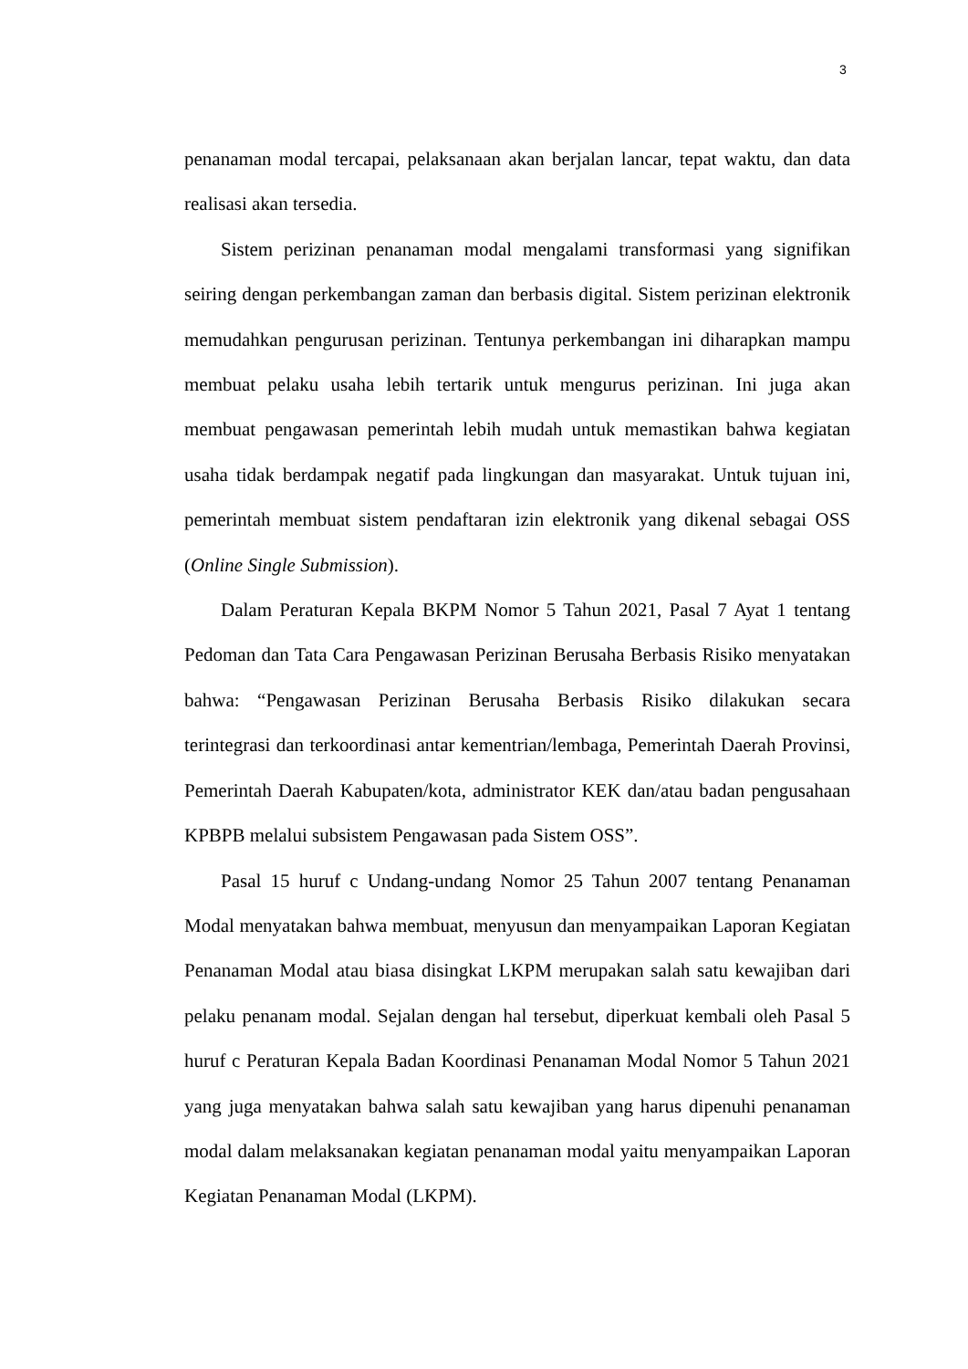3
penanaman modal tercapai, pelaksanaan akan berjalan lancar, tepat waktu, dan data realisasi akan tersedia.
Sistem perizinan penanaman modal mengalami transformasi yang signifikan seiring dengan perkembangan zaman dan berbasis digital. Sistem perizinan elektronik memudahkan pengurusan perizinan. Tentunya perkembangan ini diharapkan mampu membuat pelaku usaha lebih tertarik untuk mengurus perizinan. Ini juga akan membuat pengawasan pemerintah lebih mudah untuk memastikan bahwa kegiatan usaha tidak berdampak negatif pada lingkungan dan masyarakat. Untuk tujuan ini, pemerintah membuat sistem pendaftaran izin elektronik yang dikenal sebagai OSS (Online Single Submission).
Dalam Peraturan Kepala BKPM Nomor 5 Tahun 2021, Pasal 7 Ayat 1 tentang Pedoman dan Tata Cara Pengawasan Perizinan Berusaha Berbasis Risiko menyatakan bahwa: “Pengawasan Perizinan Berusaha Berbasis Risiko dilakukan secara terintegrasi dan terkoordinasi antar kementrian/lembaga, Pemerintah Daerah Provinsi, Pemerintah Daerah Kabupaten/kota, administrator KEK dan/atau badan pengusahaan KPBPB melalui subsistem Pengawasan pada Sistem OSS”.
Pasal 15 huruf c Undang-undang Nomor 25 Tahun 2007 tentang Penanaman Modal menyatakan bahwa membuat, menyusun dan menyampaikan Laporan Kegiatan Penanaman Modal atau biasa disingkat LKPM merupakan salah satu kewajiban dari pelaku penanam modal. Sejalan dengan hal tersebut, diperkuat kembali oleh Pasal 5 huruf c Peraturan Kepala Badan Koordinasi Penanaman Modal Nomor 5 Tahun 2021 yang juga menyatakan bahwa salah satu kewajiban yang harus dipenuhi penanaman modal dalam melaksanakan kegiatan penanaman modal yaitu menyampaikan Laporan Kegiatan Penanaman Modal (LKPM).